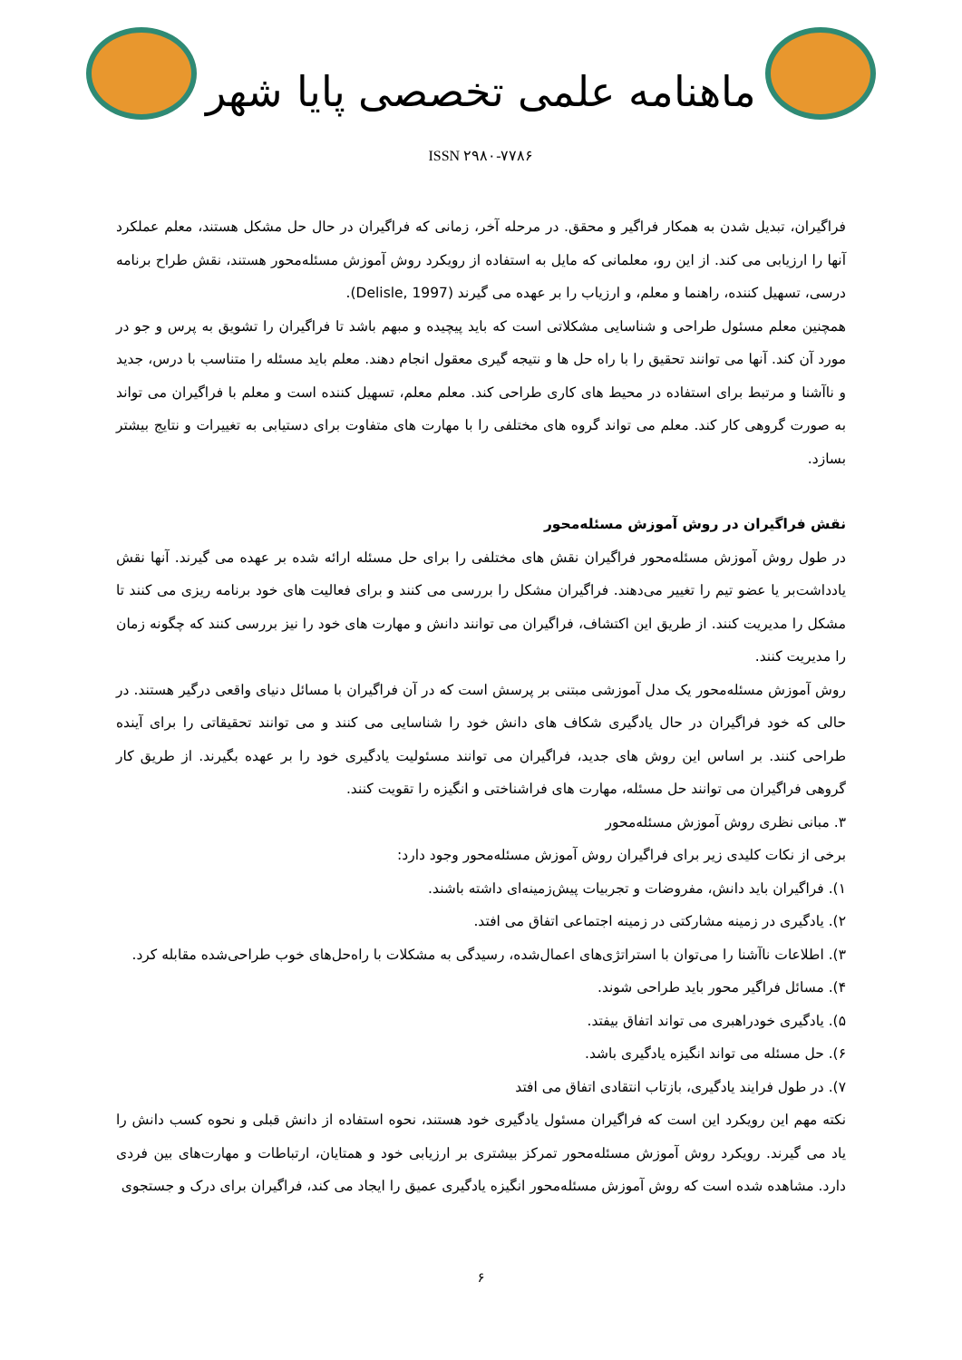ماهنامه علمی تخصصی پایا شهر
ISSN ۲۹۸۰-۷۷۸۶
فراگیران، تبدیل شدن به همکار فراگیر و محقق. در مرحله آخر، زمانی که فراگیران در حال حل مشکل هستند، معلم عملکرد آنها را ارزیابی می کند. از این رو، معلمانی که مایل به استفاده از رویکرد روش آموزش مسئله‌محور هستند، نقش طراح برنامه درسی، تسهیل کننده، راهنما و معلم، و ارزیاب را بر عهده می گیرند (Delisle, 1997).
همچنین معلم مسئول طراحی و شناسایی مشکلاتی است که باید پیچیده و مبهم باشد تا فراگیران را تشویق به پرس و جو در مورد آن کند. آنها می توانند تحقیق را با راه حل ها و نتیجه گیری معقول انجام دهند. معلم باید مسئله را متناسب با درس، جدید و ناآشنا و مرتبط برای استفاده در محیط های کاری طراحی کند. معلم معلم، تسهیل کننده است و معلم با فراگیران می تواند به صورت گروهی کار کند. معلم می تواند گروه های مختلفی را با مهارت های متفاوت برای دستیابی به تغییرات و نتایج بیشتر بسازد.
نقش فراگیران در روش آموزش مسئله‌محور
در طول روش آموزش مسئله‌محور فراگیران نقش های مختلفی را برای حل مسئله ارائه شده بر عهده می گیرند. آنها نقش یادداشت‌بر یا عضو تیم را تغییر می‌دهند. فراگیران مشکل را بررسی می کنند و برای فعالیت های خود برنامه ریزی می کنند تا مشکل را مدیریت کنند. از طریق این اکتشاف، فراگیران می توانند دانش و مهارت های خود را نیز بررسی کنند که چگونه زمان را مدیریت کنند.
روش آموزش مسئله‌محور یک مدل آموزشی مبتنی بر پرسش است که در آن فراگیران با مسائل دنیای واقعی درگیر هستند. در حالی که خود فراگیران در حال یادگیری شکاف های دانش خود را شناسایی می کنند و می توانند تحقیقاتی را برای آینده طراحی کنند. بر اساس این روش های جدید، فراگیران می توانند مسئولیت یادگیری خود را بر عهده بگیرند. از طریق کار گروهی فراگیران می توانند حل مسئله، مهارت های فراشناختی و انگیزه را تقویت کنند.
۳. مبانی نظری روش آموزش مسئله‌محور
برخی از نکات کلیدی زیر برای فراگیران روش آموزش مسئله‌محور وجود دارد:
۱). فراگیران باید دانش، مفروضات و تجربیات پیش‌زمینه‌ای داشته باشند.
۲). یادگیری در زمینه مشارکتی در زمینه اجتماعی اتفاق می افتد.
۳). اطلاعات ناآشنا را می‌توان با استراتژی‌های اعمال‌شده، رسیدگی به مشکلات با راه‌حل‌های خوب طراحی‌شده مقابله کرد.
۴). مسائل فراگیر محور باید طراحی شوند.
۵). یادگیری خودراهبری می تواند اتفاق بیفتد.
۶). حل مسئله می تواند انگیزه یادگیری باشد.
۷). در طول فرایند یادگیری، بازتاب انتقادی اتفاق می افتد
نکته مهم این رویکرد این است که فراگیران مسئول یادگیری خود هستند، نحوه استفاده از دانش قبلی و نحوه کسب دانش را یاد می گیرند. رویکرد روش آموزش مسئله‌محور تمرکز بیشتری بر ارزیابی خود و همتایان، ارتباطات و مهارت‌های بین فردی دارد. مشاهده شده است که روش آموزش مسئله‌محور انگیزه یادگیری عمیق را ایجاد می کند، فراگیران برای درک و جستجوی
۶